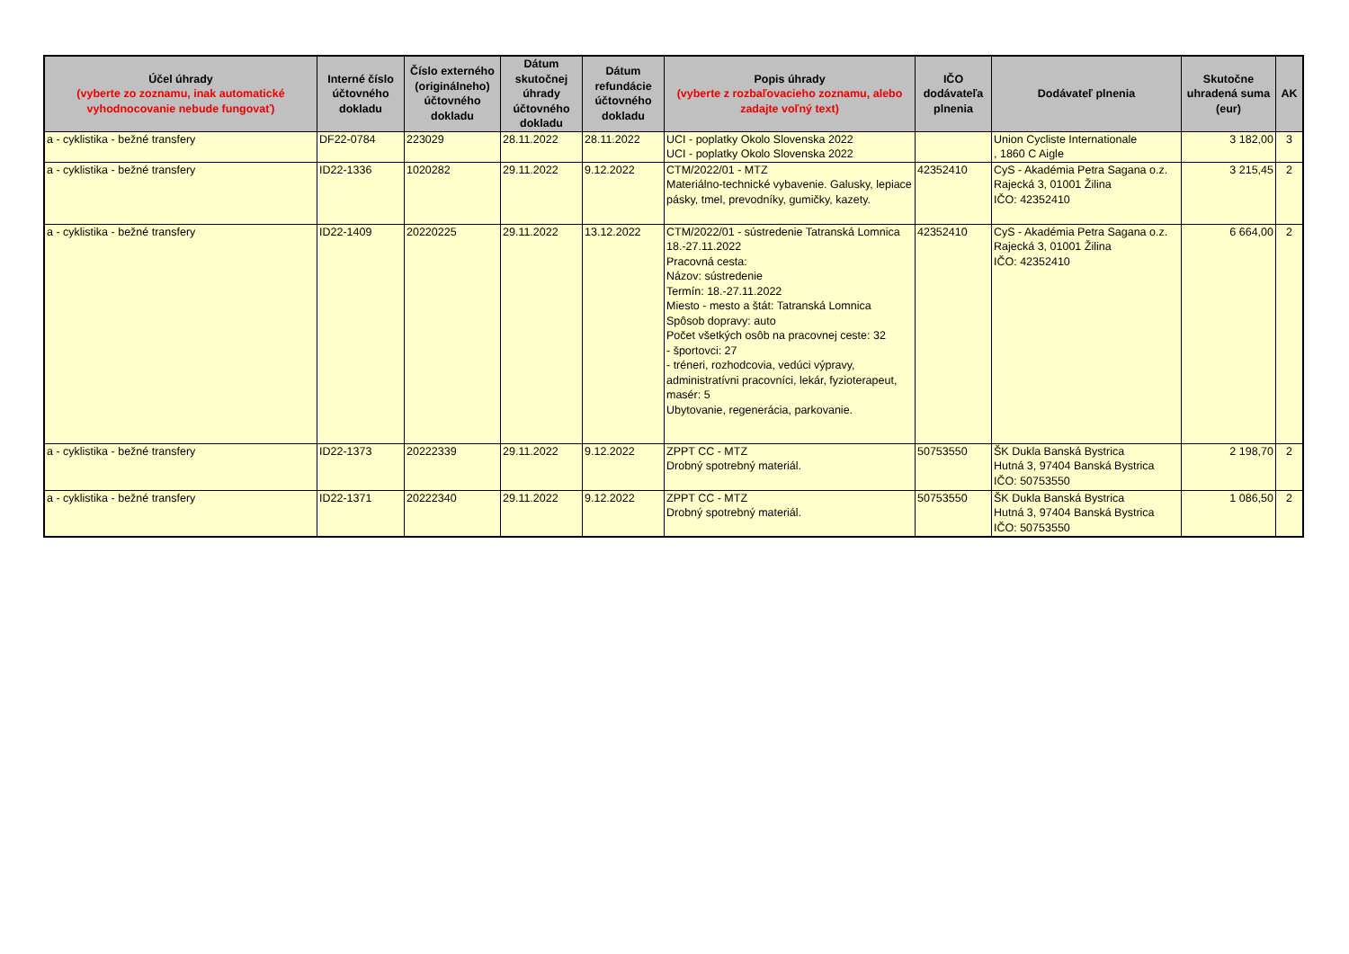| Účel úhrady (vyberte zo zoznamu, inak automatické vyhodnocovanie nebude fungovať) | Interné číslo účtovného dokladu | Číslo externého (originálneho) účtovného dokladu | Dátum skutočnej úhrady účtovného dokladu | Dátum refundácie účtovného dokladu | Popis úhrady (vyberte z rozbaľovacieho zoznamu, alebo zadajte voľný text) | IČO dodávateľa plnenia | Dodávateľ plnenia | Skutočne uhradená suma (eur) | AK |
| --- | --- | --- | --- | --- | --- | --- | --- | --- | --- |
| a - cyklistika - bežné transfery | DF22-0784 | 223029 | 28.11.2022 | 28.11.2022 | UCI - poplatky Okolo Slovenska 2022 UCI - poplatky Okolo Slovenska 2022 | | Union Cycliste Internationale , 1860 C Aigle | 3 182,00 | 3 |
| a - cyklistika - bežné transfery | ID22-1336 | 1020282 | 29.11.2022 | 9.12.2022 | CTM/2022/01 - MTZ Materiálno-technické vybavenie. Galusky, lepiace pásky, tmel, prevodníky, gumičky, kazety. | 42352410 | CyS - Akadémia Petra Sagana o.z. Rajecká 3, 01001 Žilina IČO: 42352410 | 3 215,45 | 2 |
| a - cyklistika - bežné transfery | ID22-1409 | 20220225 | 29.11.2022 | 13.12.2022 | CTM/2022/01 - sústredenie Tatranská Lomnica 18.-27.11.2022 Pracovná cesta: Názov: sústredenie Termín: 18.-27.11.2022 Miesto - mesto a štát: Tatranská Lomnica Spôsob dopravy: auto Počet všetkých osôb na pracovnej ceste: 32 - športovci: 27 - tréneri, rozhodcovia, vedúci výpravy, administratívni pracovníci, lekár, fyzioterapeut, masér: 5 Ubytovanie, regenerácia, parkovanie. | 42352410 | CyS - Akadémia Petra Sagana o.z. Rajecká 3, 01001 Žilina IČO: 42352410 | 6 664,00 | 2 |
| a - cyklistika - bežné transfery | ID22-1373 | 20222339 | 29.11.2022 | 9.12.2022 | ZPPT CC - MTZ Drobný spotrebný materiál. | 50753550 | ŠK Dukla Banská Bystrica Hutná 3, 97404 Banská Bystrica IČO: 50753550 | 2 198,70 | 2 |
| a - cyklistika - bežné transfery | ID22-1371 | 20222340 | 29.11.2022 | 9.12.2022 | ZPPT CC - MTZ Drobný spotrebný materiál. | 50753550 | ŠK Dukla Banská Bystrica Hutná 3, 97404 Banská Bystrica IČO: 50753550 | 1 086,50 | 2 |